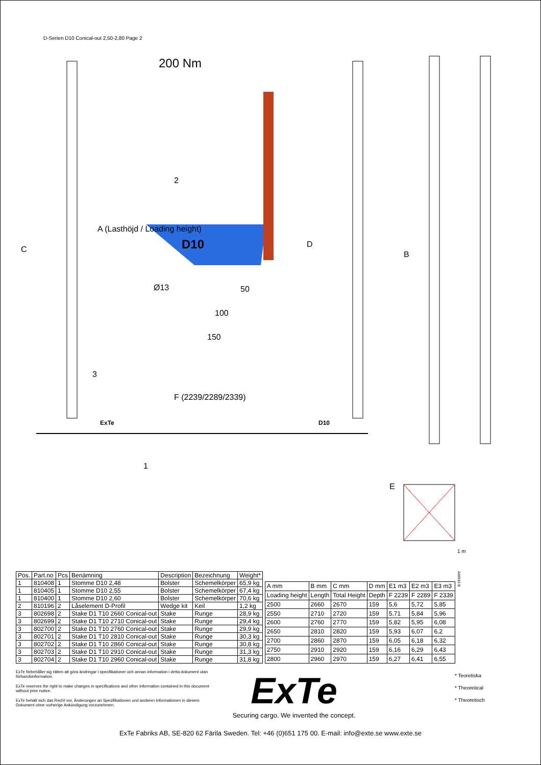D-Serien D10 Conical-out 2,50-2,80 Page 2
200 Nm
2
C
A (Lasthöjd / Loading height)
D10 D
B
Ø13 50
100
150
3
F (2239/2289/2339)
ExTe D10
1
E
1 m
| Pos. | Part.no | Pcs | Benämning | Description | Bezeichnung | Weight* |
| --- | --- | --- | --- | --- | --- | --- |
| 1 | 810408 | 1 | Stomme D10 2,48 | Bolster | Schemelkörper | 65,9 kg |
| 1 | 810405 | 1 | Stomme D10 2,55 | Bolster | Schemelkörper | 67,4 kg |
| 1 | 810400 | 1 | Stomme D10 2,60 | Bolster | Schemelkörper | 70,6 kg |
| 2 | 810196 | 2 | Låselement D-Profil | Wedge kit | Keil | 1,2 kg |
| 3 | 802698 | 2 | Stake D1 T10 2660 Conical-out | Stake | Runge | 28,9 kg |
| 3 | 802699 | 2 | Stake D1 T10 2710 Conical-out | Stake | Runge | 29,4 kg |
| 3 | 802700 | 2 | Stake D1 T10 2760 Conical-out | Stake | Runge | 29,9 kg |
| 3 | 802701 | 2 | Stake D1 T10 2810 Conical-out | Stake | Runge | 30,3 kg |
| 3 | 802702 | 2 | Stake D1 T10 2860 Conical-out | Stake | Runge | 30,8 kg |
| 3 | 802703 | 2 | Stake D1 T10 2910 Conical-out | Stake | Runge | 31,3 kg |
| 3 | 802704 | 2 | Stake D1 T10 2960 Conical-out | Stake | Runge | 31,8 kg |
| A mm | B mm | C mm | D mm | E1 m3 | E2 m3 | E3 m3 |
| --- | --- | --- | --- | --- | --- | --- |
| Loading height | Length | Total Height | Depth | F 2239 | F 2289 | F 2339 |
| 2500 | 2660 | 2670 | 159 | 5,6 | 5,72 | 5,85 |
| 2550 | 2710 | 2720 | 159 | 5,71 | 5,84 | 5,96 |
| 2600 | 2760 | 2770 | 159 | 5,82 | 5,95 | 6,08 |
| 2650 | 2810 | 2820 | 159 | 5,93 | 6,07 | 6,2 |
| 2700 | 2860 | 2870 | 159 | 6,05 | 6,18 | 6,32 |
| 2750 | 2910 | 2920 | 159 | 6,16 | 6,29 | 6,43 |
| 2800 | 2960 | 2970 | 159 | 6,27 | 6,41 | 6,55 |
A00015 B
ExTe förbehåller sig rätten att göra ändringar i specifikationer och annan information i detta dokument utan förhandsinformation.
ExTe reserves the right to make changes in specifications and other information contained in this document without prior notice.
ExTe behält sich das Recht vor, Änderungen an Spezifikationen und anderen Informationen in diesem Dokument ohne vorherige Ankündigung vorzunehmen.
ExTe
Securing cargo. We invented the concept.
* Teoretiska
* Theoretical
* Theoretisch
ExTe Fabriks AB, SE-820 62 Färila Sweden. Tel: +46 (0)651 175 00. E-mail: info@exte.se www.exte.se